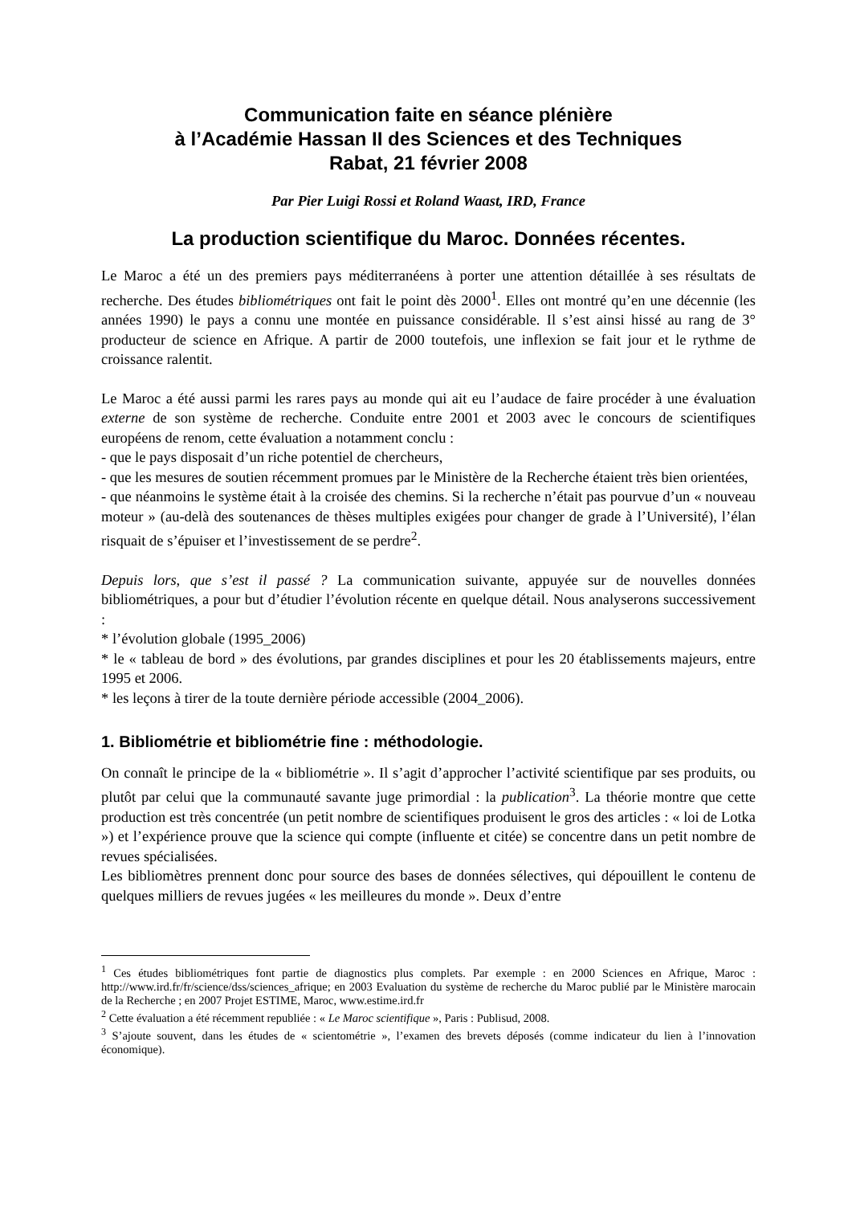Communication faite en séance plénière
à l’Académie Hassan II des Sciences et des Techniques
Rabat, 21 février 2008
Par Pier Luigi Rossi et Roland Waast, IRD, France
La production scientifique du Maroc. Données récentes.
Le Maroc a été un des premiers pays méditerranéens à porter une attention détaillée à ses résultats de recherche. Des études bibliométriques ont fait le point dès 2000<sup>1</sup>. Elles ont montré qu’en une décennie (les années 1990) le pays a connu une montée en puissance considérable. Il s’est ainsi hissé au rang de 3° producteur de science en Afrique. A partir de 2000 toutefois, une inflexion se fait jour et le rythme de croissance ralentit.
Le Maroc a été aussi parmi les rares pays au monde qui ait eu l’audace de faire procéder à une évaluation externe de son système de recherche. Conduite entre 2001 et 2003 avec le concours de scientifiques européens de renom, cette évaluation a notamment conclu :
- que le pays disposait d’un riche potentiel de chercheurs,
- que les mesures de soutien récemment promues par le Ministère de la Recherche étaient très bien orientées,
- que néanmoins le système était à la croisée des chemins. Si la recherche n’était pas pourvue d’un « nouveau moteur » (au-delà des soutenances de thèses multiples exigées pour changer de grade à l’Université), l’élan risquait de s’épuiser et l’investissement de se perdre<sup>2</sup>.
Depuis lors, que s’est il passé ? La communication suivante, appuyée sur de nouvelles données bibliométriques, a pour but d’étudier l’évolution récente en quelque détail. Nous analyserons successivement :
* l’évolution globale (1995_2006)
* le « tableau de bord » des évolutions, par grandes disciplines et pour les 20 établissements majeurs, entre 1995 et 2006.
* les leçons à tirer de la toute dernière période accessible (2004_2006).
1. Bibliométrie et bibliométrie fine : méthodologie.
On connaît le principe de la « bibliométrie ». Il s’agit d’approcher l’activité scientifique par ses produits, ou plutôt par celui que la communauté savante juge primordial : la publication<sup>3</sup>. La théorie montre que cette production est très concentrée (un petit nombre de scientifiques produisent le gros des articles : « loi de Lotka ») et l’expérience prouve que la science qui compte (influente et citée) se concentre dans un petit nombre de revues spécialisées.
Les bibliomètres prennent donc pour source des bases de données sélectives, qui dépouillent le contenu de quelques milliers de revues jugées « les meilleures du monde ». Deux d’entre
<sup>1</sup> Ces études bibliométriques font partie de diagnostics plus complets. Par exemple : en 2000 Sciences en Afrique, Maroc : http://www.ird.fr/fr/science/dss/sciences_afrique; en 2003 Evaluation du système de recherche du Maroc publié par le Ministère marocain de la Recherche ; en 2007 Projet ESTIME, Maroc, www.estime.ird.fr
<sup>2</sup> Cette évaluation a été récemment republiée : « Le Maroc scientifique », Paris : Publisud, 2008.
<sup>3</sup> S’ajoute souvent, dans les études de « scientométrie », l’examen des brevets déposés (comme indicateur du lien à l’innovation économique).